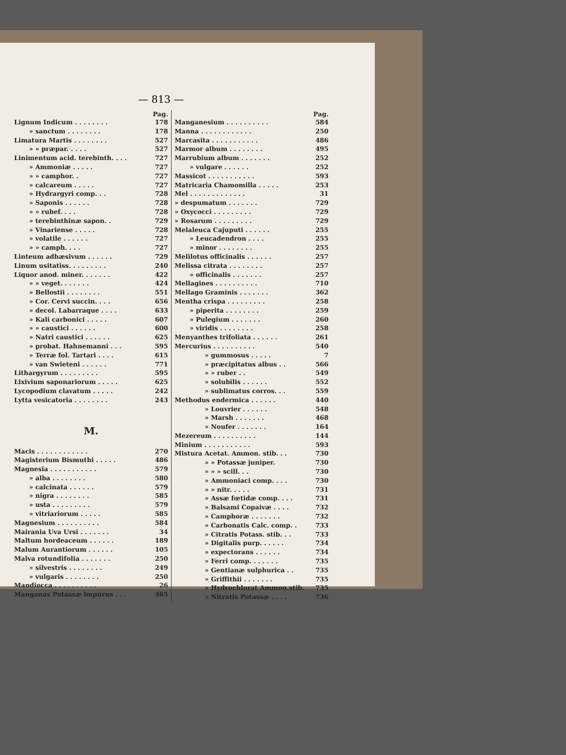— 813 —
Pag.
Lignum Indicum . . . . . . . . 178
» sanctum . . . . . . . . 178
Limatura Martis . . . . . . . . 527
» » præpar. . . . . 527
Linimentum acid. terebinth. . . . 727
» Ammoniæ . . . . . 727
» » camphor. . 727
» calcareum . . . . . 727
» Hydrargyri comp. . . 728
» Saponis . . . . . . 728
» » rubef. . . . 728
» terebinthinæ sapon. . 729
» Vinariense . . . . . 728
» volatile . . . . . . 727
» » camph. . . . 727
Linteum adhæsivum . . . . . . 729
Linum usitatiss. . . . . . . . . 240
Liquor anod. miner. . . . . . . 422
» » veget. . . . . . . 424
» Bellostii . . . . . . . . 551
» Cor. Cervi succin. . . . 656
» decol. Labarraque . . . . 633
» Kali carbonici . . . . . 607
» » caustici . . . . . . 600
» Natri caustici . . . . . . 625
» probat. Hahnemanni . . . 595
» Terræ fol. Tartari . . . . 615
» van Swieteni . . . . . . 771
Lithargyrum . . . . . . . . . 595
Lixivium saponariorum . . . . . 625
Lycopodium clavatum . . . . . 242
Lytta vesicatoria . . . . . . . . 243
M.
Macis . . . . . . . . . . . . 270
Magisterium Bismuthi . . . . . 486
Magnesia . . . . . . . . . . . 579
» alba . . . . . . . . 580
» calcinata . . . . . . 579
» nigra . . . . . . . . 585
» usta . . . . . . . . . 579
» vitriariorum . . . . . 585
Magnesium . . . . . . . . . . 584
Mairania Uva Ursi . . . . . . . 34
Maltum hordeaceum . . . . . . 189
Malum Aurantiorum . . . . . . 105
Malva rotundifolia . . . . . . . 250
» silvestris . . . . . . . . 249
» vulgaris . . . . . . . . 250
Mandiocca . . . . . . . . . . 26
Manganas Potassæ impurus . . . 465
Pag.
Manganesium . . . . . . . . . . 584
Manna . . . . . . . . . . . . 250
Marcasita . . . . . . . . . . . 486
Marmor album . . . . . . . . 495
Marrubium album . . . . . . . 252
» vulgare . . . . . . 252
Massicot . . . . . . . . . . . 593
Matricaria Chamomilla . . . . . 253
Mel . . . . . . . . . . . . . 31
» despumatum . . . . . . . 729
» Oxycocci . . . . . . . . . 729
» Rosarum . . . . . . . . . 729
Melaleuca Cajuputi . . . . . . 255
» Leucadendron . . . . 255
» minor . . . . . . . . 255
Melilotus officinalis . . . . . . 257
Melissa citrata . . . . . . . . 257
» officinalis . . . . . . . 257
Mellagines . . . . . . . . . . 710
Mellago Graminis . . . . . . . 362
Mentha crispa . . . . . . . . . 258
» piperita . . . . . . . . 259
» Pulegium . . . . . . . 260
» viridis . . . . . . . . 258
Menyanthes trifoliata . . . . . . 261
Mercurius . . . . . . . . . . 540
» gummosus . . . . . 7
» præcipitatus albus . . 566
» » ruber . . 549
» solubilis . . . . . . 552
» sublimatus corros. . . 559
Methodus endermica . . . . . . 440
» Louvrier . . . . . . 548
» Marsh . . . . . . . 468
» Noufer . . . . . . . 164
Mezereum . . . . . . . . . . 144
Minium . . . . . . . . . . . 593
Mistura Acetat. Ammon. stib. . . 730
» » Potassæ juniper. 730
» » » scill. . . 730
» Ammoniaci comp. . . . 730
» » nitr. . . . . 731
» Assæ fœtidæ comp. . . . 731
» Balsami Copaivæ . . . . 732
» Camphoræ . . . . . . . 732
» Carbonatis Calc. comp. . 733
» Citratis Potass. stib. . . 733
» Digitalis purp. . . . . . 734
» expectorans . . . . . . 734
» Ferri comp. . . . . . . 735
» Gentianæ sulphurica . . 735
» Griffithii . . . . . . . 735
» Hydrochlorat.Ammon.stib. 735
» Nitratis Potassæ . . . . 736